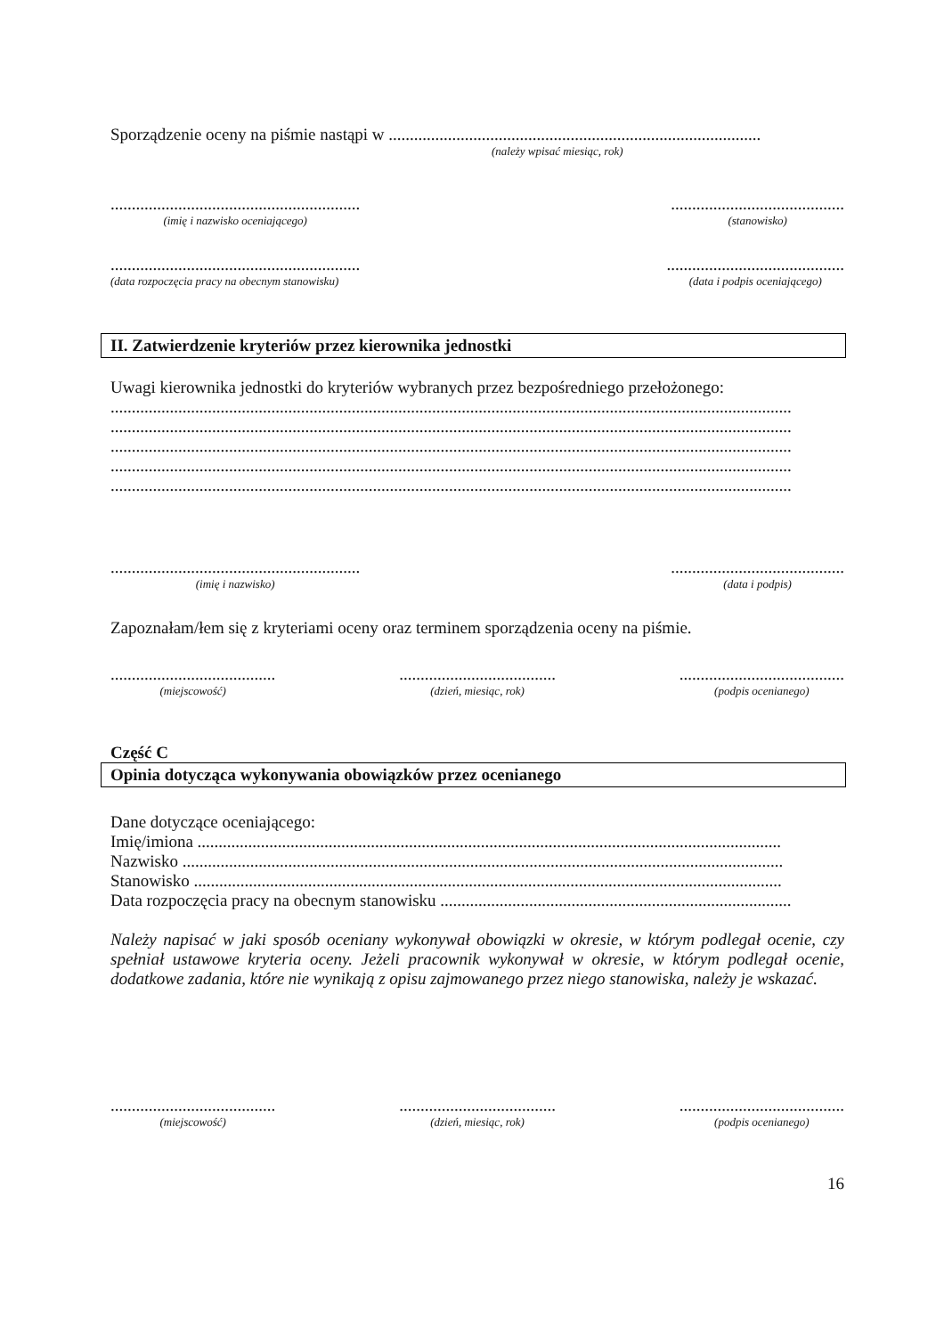Sporządzenie oceny na piśmie nastąpi w ........................................................................................
(należy wpisać miesiąc, rok)
...........................................................
(imię i nazwisko oceniającego)
.........................................
(stanowisko)
...........................................................
(data rozpoczęcia pracy na obecnym stanowisku)
..........................................
(data i podpis oceniającego)
II. Zatwierdzenie kryteriów przez kierownika jednostki
Uwagi kierownika jednostki do kryteriów wybranych przez bezpośredniego przełożonego:
.................................................................................................................................................................
.................................................................................................................................................................
.................................................................................................................................................................
.................................................................................................................................................................
.................................................................................................................................................................
...........................................................
(imię i nazwisko)
.........................................
(data i podpis)
Zapoznałam/łem się z kryteriami oceny oraz terminem sporządzenia oceny na piśmie.
.......................................
(miejscowość)
.....................................
(dzień, miesiąc, rok)
.......................................
(podpis ocenianego)
Część C
Opinia dotycząca wykonywania obowiązków przez ocenianego
Dane dotyczące oceniającego:
Imię/imiona ..........................................................................................................................................
Nazwisko ..............................................................................................................................................
Stanowisko ...........................................................................................................................................
Data rozpoczęcia pracy na obecnym stanowisku ...................................................................................
Należy napisać w jaki sposób oceniany wykonywał obowiązki w okresie, w którym podlegał ocenie, czy spełniał ustawowe kryteria oceny. Jeżeli pracownik wykonywał w okresie, w którym podlegał ocenie, dodatkowe zadania, które nie wynikają z opisu zajmowanego przez niego stanowiska, należy je wskazać.
.......................................
(miejscowość)
.....................................
(dzień, miesiąc, rok)
.......................................
(podpis ocenianego)
16